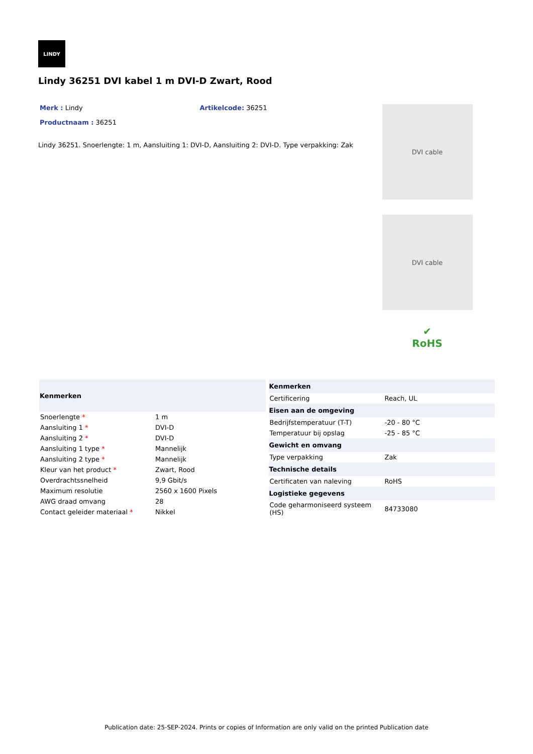LINDY
Lindy 36251 DVI kabel 1 m DVI-D Zwart, Rood
Merk : Lindy Artikelcode: 36251
Productnaam : 36251
Lindy 36251. Snoerlengte: 1 m, Aansluiting 1: DVI-D, Aansluiting 2: DVI-D. Type verpakking: Zak
DVI cable
DVI cable
✔
RoHS
| Kenmerken | |
| --- | --- |
| Snoerlengte * | 1 m |
| Aansluiting 1 * | DVI-D |
| Aansluiting 2 * | DVI-D |
| Aansluiting 1 type * | Mannelijk |
| Aansluiting 2 type * | Mannelijk |
| Kleur van het product * | Zwart, Rood |
| Overdrachtssnelheid | 9,9 Gbit/s |
| Maximum resolutie | 2560 x 1600 Pixels |
| AWG draad omvang | 28 |
| Contact geleider materiaal * | Nikkel |
| Kenmerken | |
| --- | --- |
| Certificering | Reach, UL |
| Eisen aan de omgeving | |
| Bedrijfstemperatuur (T-T) | -20 - 80 °C |
| Temperatuur bij opslag | -25 - 85 °C |
| Gewicht en omvang | |
| Type verpakking | Zak |
| Technische details | |
| Certificaten van naleving | RoHS |
| Logistieke gegevens | |
| Code geharmoniseerd systeem (HS) | 84733080 |
Publication date: 25-SEP-2024. Prints or copies of Information are only valid on the printed Publication date